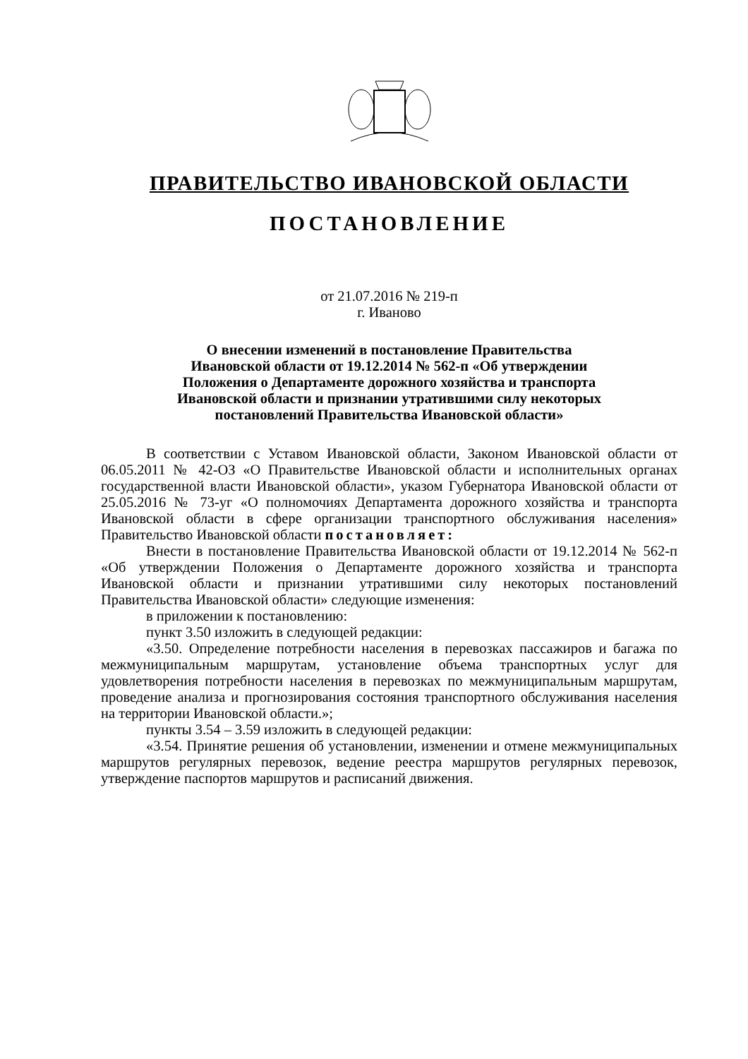ПРАВИТЕЛЬСТВО ИВАНОВСКОЙ ОБЛАСТИ
ПОСТАНОВЛЕНИЕ
от 21.07.2016 № 219-п
г. Иваново
О внесении изменений в постановление Правительства
Ивановской области от 19.12.2014 № 562-п «Об утверждении
Положения о Департаменте дорожного хозяйства и транспорта
Ивановской области и признании утратившими силу некоторых
постановлений Правительства Ивановской области»
В соответствии с Уставом Ивановской области, Законом Ивановской области от 06.05.2011 № 42-ОЗ «О Правительстве Ивановской области и исполнительных органах государственной власти Ивановской области», указом Губернатора Ивановской области от 25.05.2016 № 73-уг «О полномочиях Департамента дорожного хозяйства и транспорта Ивановской области в сфере организации транспортного обслуживания населения» Правительство Ивановской области постановляет:
Внести в постановление Правительства Ивановской области от 19.12.2014 № 562-п «Об утверждении Положения о Департаменте дорожного хозяйства и транспорта Ивановской области и признании утратившими силу некоторых постановлений Правительства Ивановской области» следующие изменения:
в приложении к постановлению:
пункт 3.50 изложить в следующей редакции:
«3.50. Определение потребности населения в перевозках пассажиров и багажа по межмуниципальным маршрутам, установление объема транспортных услуг для удовлетворения потребности населения в перевозках по межмуниципальным маршрутам, проведение анализа и прогнозирования состояния транспортного обслуживания населения на территории Ивановской области.»;
пункты 3.54 – 3.59 изложить в следующей редакции:
«3.54. Принятие решения об установлении, изменении и отмене межмуниципальных маршрутов регулярных перевозок, ведение реестра маршрутов регулярных перевозок, утверждение паспортов маршрутов и расписаний движения.